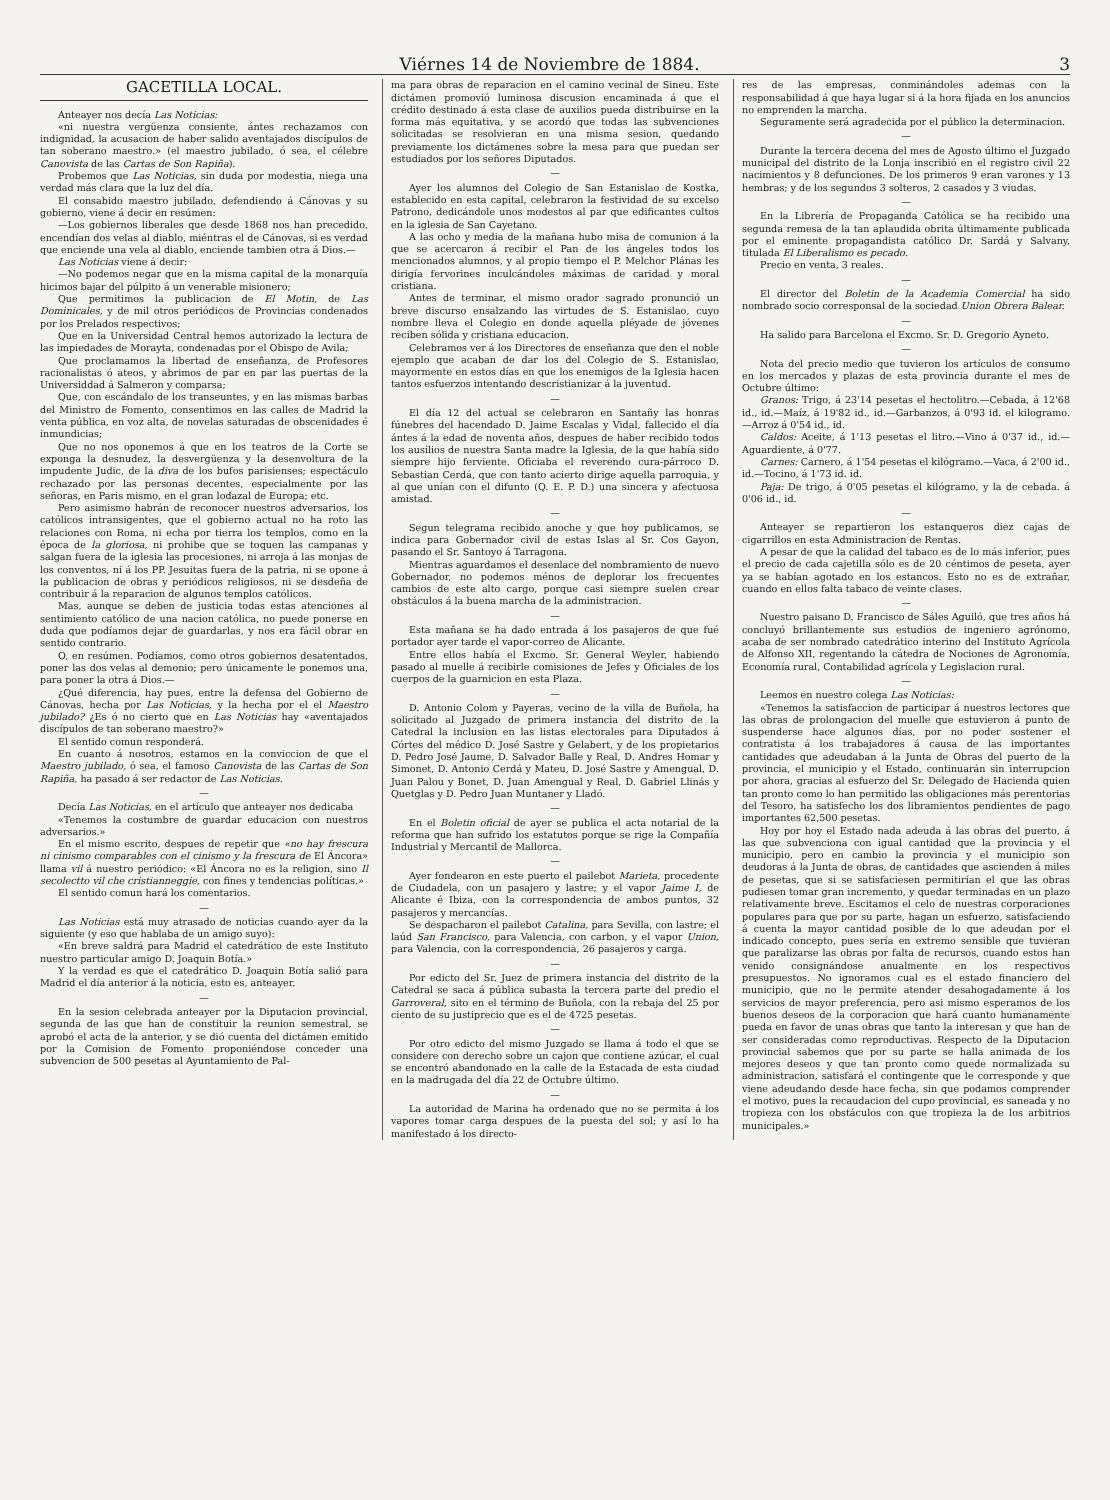Viérnes 14 de Noviembre de 1884. 3
GACETILLA LOCAL.
Anteayer nos decía Las Noticias:
«ni nuestra vergüenza consiente, ántes rechazamos con indignidad, la acusacion de haber salido aventajados discípulos de tan soberano maestro.» (el maestro jubilado, ó sea, el célebre Canovista de las Cartas de Son Rapiña).
Probemos que Las Noticias, sin duda por modestia, niega una verdad más clara que la luz del día.
El consabido maestro jubilado, defendiendo á Cánovas y su gobierno, viene á decir en resúmen:
—Los gobiernos liberales que desde 1868 nos han precedido, encendían dos velas al diablo, miéntras el de Cánovas, si es verdad que enciende una vela al diablo, enciende tambien otra á Dios.—
Las Noticias viene á decir:
—No podemos negar que en la misma capital de la monarquía hicimos bajar del púlpito á un venerable misionero;
Que permitimos la publicacion de El Motin, de Las Dominicales, y de mil otros periódicos de Provincias condenados por los Prelados respectivos;
Que en la Universidad Central hemos autorizado la lectura de las impiedades de Morayta, condenadas por el Obispo de Avila;
Que proclamamos la libertad de enseñanza, de Profesores racionalistas ó ateos, y abrimos de par en par las puertas de la Universiddad á Salmeron y comparsa;
Que, con escándalo de los transeuntes, y en las mismas barbas del Ministro de Fomento, consentimos en las calles de Madrid la venta pública, en voz alta, de novelas saturadas de obscenidades é inmundicias;
Que no nos oponemos á que en los teatros de la Corte se exponga la desnudez, la desvergüenza y la desenvoltura de la impudente Judic, de la diva de los bufos parisienses; espectáculo rechazado por las personas decentes, especialmente por las señoras, en Paris mismo, en el gran lodazal de Europa; etc.
Pero asimismo habrán de reconocer nuestros adversarios, los católicos intransigentes, que el gobierno actual no ha roto las relaciones con Roma, ni echa por tierra los templos, como en la época de la gloriosa, ni prohibe que se toquen las campanas y salgan fuera de la iglesia las procesiones, ni arroja á las monjas de los conventos, ni á los PP. Jesuitas fuera de la patria, ni se opone á la publicacion de obras y periódicos religiosos, ni se desdeña de contribuir á la reparacion de algunos templos católicos.
Mas, aunque se deben de justicia todas estas atenciones al sentimiento católico de una nacion católica, no puede ponerse en duda que podíamos dejar de guardarlas, y nos era fácil obrar en sentido contrario.
O, en resúmen. Podíamos, como otros gobiernos desatentados, poner las dos velas al demonio; pero únicamente le ponemos una, para poner la otra á Dios.—
¿Qué diferencia, hay pues, entre la defensa del Gobierno de Cánovas, hecha por Las Noticias, y la hecha por el el Maestro jubilado? ¿Es ó no cierto que en Las Noticias hay «aventajados discípulos de tan soberano maestro?»
El sentido comun responderá.
En cuanto á nosotros, estamos en la conviccion de que el Maestro jubilado, ó sea, el famoso Canovista de las Cartas de Son Rapiña, ha pasado á ser redactor de Las Noticias.
—
Decía Las Noticias, en el artículo que anteayer nos dedicaba
«Tenemos la costumbre de guardar educacion con nuestros adversarios.»
En el mismo escrito, despues de repetir que «no hay frescura ni cinismo comparables con el cinismo y la frescura de El Áncora» llama vil á nuestro periódico: «El Áncora no es la religion, sino Il secolectto vil che cristianneggie, con fines y tendencias políticas.»
El sentido comun hará los comentarios.
—
Las Noticias está muy atrasado de noticias cuando ayer da la siguiente (y eso que hablaba de un amigo suyo):
«En breve saldrá para Madrid el catedrático de este Instituto nuestro particular amigo D. Joaquin Botía.»
Y la verdad es que el catedrático D. Joaquin Botía salió para Madrid el día anterior á la noticia, esto es, anteayer.
—
En la sesion celebrada anteayer por la Diputacion provincial, segunda de las que han de constituir la reunion semestral, se aprobó el acta de la anterior, y se dió cuenta del dictámen emitido por la Comision de Fomento proponiéndose conceder una subvencion de 500 pesetas al Ayuntamiento de Pal-
ma para obras de reparacion en el camino vecinal de Sineu. Este dictámen promovió luminosa discusion encaminada á que el crédito destinado á esta clase de auxilios pueda distribuirse en la forma más equitativa, y se acordó que todas las subvenciones solicitadas se resolvieran en una misma sesion, quedando previamente los dictámenes sobre la mesa para que puedan ser estudiados por los señores Diputados.
—
Ayer los alumnos del Colegio de San Estanislao de Kostka, establecido en esta capital, celebraron la festividad de su excelso Patrono, dedicándole unos modestos al par que edificantes cultos en la iglesia de San Cayetano.
A las ocho y media de la mañana hubo misa de comunion á la que se acercaron á recibir el Pan de los ángeles todos los mencionados alumnos, y al propio tiempo el P. Melchor Plánas les dirigía fervorines inculcándoles máximas de caridad y moral cristiana.
Antes de terminar, el mismo orador sagrado pronunció un breve discurso ensalzando las virtudes de S. Estanislao, cuyo nombre lleva el Colegio en donde aquella pléyade de jóvenes reciben sólida y cristiana educacion.
Celebramos ver á los Directores de enseñanza que den el noble ejemplo que acaban de dar los del Colegio de S. Estanislao, mayormente en estos días en que los enemigos de la Iglesia hacen tantos esfuerzos intentando descristianizar á la juventud.
—
El día 12 del actual se celebraron en Santañy las honras fúnebres del hacendado D. Jaime Escalas y Vidal, fallecido el día ántes á la edad de noventa años, despues de haber recibido todos los ausilios de nuestra Santa madre la Iglesia, de la que había sido siempre hijo ferviente. Oficiaba el reverendo cura-párroco D. Sebastian Cerdá, que con tanto acierto dirige aquella parroquia, y al que unían con el difunto (Q. E. P. D.) una sincera y afectuosa amistad.
—
Segun telegrama recibido anoche y que hoy publicamos, se indica para Gobernador civil de estas Islas al Sr. Cos Gayon, pasando el Sr. Santoyo á Tarragona.
Mientras aguardamos el desenlace del nombramiento de nuevo Gobernador, no podemos ménos de deplorar los frecuentes cambios de este alto cargo, porque casi siempre suelen crear obstáculos á la buena marcha de la administracion.
—
Esta mañana se ha dado entrada á los pasajeros de que fué portador ayer tarde el vapor-correo de Alicante.
Entre ellos había el Excmo. Sr. General Weyler, habiendo pasado al muelle á recibirle comisiones de Jefes y Oficiales de los cuerpos de la guarnicion en esta Plaza.
—
D. Antonio Colom y Payeras, vecino de la villa de Buñola, ha solicitado al Juzgado de primera instancia del distrito de la Catedral la inclusion en las listas electorales para Diputados á Córtes del médico D. José Sastre y Gelabert, y de los propietarios D. Pedro José Jaume, D. Salvador Balle y Real, D. Andres Homar y Simonet, D. Antonio Cerdá y Mateu, D. José Sastre y Amengual, D. Juan Palou y Bonet, D. Juan Amengual y Real, D. Gabriel Llinás y Quetglas y D. Pedro Juan Muntaner y Lladó.
—
En el Boletin oficial de ayer se publica el acta notarial de la reforma que han sufrido los estatutos porque se rige la Compañía Industrial y Mercantil de Mallorca.
—
Ayer fondearon en este puerto el pailebot Marieta, procedente de Ciudadela, con un pasajero y lastre; y el vapor Jaime I, de Alicante é Ibiza, con la correspondencia de ambos puntos, 32 pasajeros y mercancías.
Se despacharon el pailebot Catalina, para Sevilla, con lastre; el laúd San Francisco, para Valencia, con carbon, y el vapor Union, para Valencia, con la correspondencia, 26 pasajeros y carga.
—
Por edicto del Sr. Juez de primera instancia del distrito de la Catedral se saca á pública subasta la tercera parte del predio el Garroveral, sito en el término de Buñola, con la rebaja del 25 por ciento de su justiprecio que es el de 4725 pesetas.
—
Por otro edicto del mismo Juzgado se llama á todo el que se considere con derecho sobre un cajon que contiene azúcar, el cual se encontró abandonado en la calle de la Estacada de esta ciudad en la madrugada del día 22 de Octubre último.
—
La autoridad de Marina ha ordenado que no se permita á los vapores tomar carga despues de la puesta del sol; y así lo ha manifestado á los directo-
res de las empresas, conminándoles ademas con la responsabilidad á que haya lugar si á la hora fijada en los anuncios no emprenden la marcha.
Seguramente será agradecida por el público la determinacion.
—
Durante la tercera decena del mes de Agosto último el Juzgado municipal del distrito de la Lonja inscribió en el registro civil 22 nacimientos y 8 defunciones. De los primeros 9 eran varones y 13 hembras; y de los segundos 3 solteros, 2 casados y 3 viudas.
—
En la Librería de Propaganda Católica se ha recibido una segunda remesa de la tan aplaudida obrita últimamente publicada por el eminente propagandista católico Dr. Sardá y Salvany, titulada El Liberalismo es pecado.
Precio en venta, 3 reales.
—
El director del Boletin de la Academia Comercial ha sido nombrado socio corresponsal de la sociedad Union Obrera Balear.
—
Ha salido para Barcelona el Excmo. Sr. D. Gregorio Ayneto.
—
Nota del precio medio que tuvieron los artículos de consumo en los mercados y plazas de esta provincia durante el mes de Octubre último:
Granos: Trigo, á 23'14 pesetas el hectolitro.—Cebada, á 12'68 id., id.—Maíz, á 19'82 id., id.—Garbanzos, á 0'93 id. el kilogramo.—Arroz á 0'54 id., id.
Caldos: Aceite, á 1'13 pesetas el litro.—Vino á 0'37 id., id.—Aguardiente, á 0'77.
Carnes: Carnero, á 1'54 pesetas el kilógramo.—Vaca, á 2'00 id., id.—Tocino, á 1'73 id. id.
Paja: De trigo, á 0'05 pesetas el kilógramo, y la de cebada. á 0'06 id., id.
—
Anteayer se repartieron los estanqueros diez cajas de cigarrillos en esta Administracion de Rentas.
A pesar de que la calidad del tabaco es de lo más inferior, pues el precio de cada cajetilla sólo es de 20 céntimos de peseta, ayer ya se habían agotado en los estancos. Esto no es de extrañar, cuando en ellos falta tabaco de veinte clases.
—
Nuestro paisano D. Francisco de Sáles Aguiló, que tres años há concluyó brillantemente sus estudios de ingeniero agrónomo, acaba de ser nombrado catedrático interino del Instituto Agrícola de Alfonso XII, regentando la cátedra de Nociones de Agronomía, Economía rural, Contabilidad agrícola y Legislacion rural.
—
Leemos en nuestro colega Las Noticias:
«Tenemos la satisfaccion de participar á nuestros lectores que las obras de prolongacion del muelle que estuvieron á punto de suspenderse hace algunos días, por no poder sostener el contratista á los trabajadores á causa de las importantes cantidades que adeudaban á la Junta de Obras del puerto de la provincia, el municipio y el Estado, continuarán sin interrupcion por ahora, gracias al esfuerzo del Sr. Delegado de Hacienda quien tan pronto como lo han permitido las obligaciones más perentorias del Tesoro, ha satisfecho los dos libramientos pendientes de pago importantes 62,500 pesetas.
Hoy por hoy el Estado nada adeuda á las obras del puerto, á las que subvenciona con igual cantidad que la provincia y el municipio, pero en cambio la provincia y el municipio son deudoras á la Junta de obras, de cantidades que ascienden á miles de pesetas, que si se satisfaciesen permitirían el que las obras pudiesen tomar gran incremento, y quedar terminadas en un plazo relativamente breve. Escitamos el celo de nuestras corporaciones populares para que por su parte, hagan un esfuerzo, satisfaciendo á cuenta la mayor cantidad posible de lo que adeudan por el indicado concepto, pues sería en extremo sensible que tuvieran que paralizarse las obras por falta de recursos, cuando estos han venido consignándose anualmente en los respectivos presupuestos. No ignoramos cual es el estado financiero del municipio, que no le permite atender desahogadamente á los servicios de mayor preferencia, pero asi mismo esperamos de los buenos deseos de la corporacion que hará cuanto humanamente pueda en favor de unas obras que tanto la interesan y que han de ser consideradas como reproductivas. Respecto de la Diputacion provincial sabemos que por su parte se halla animada de los mejores deseos y que tan pronto como quede normalizada su administracion, satisfará el contingente que le corresponde y que viene adeudando desde hace fecha, sin que podamos comprender el motivo, pues la recaudacion del cupo provincial, es saneada y no tropieza con los obstáculos con que tropieza la de los arbitrios municipales.»